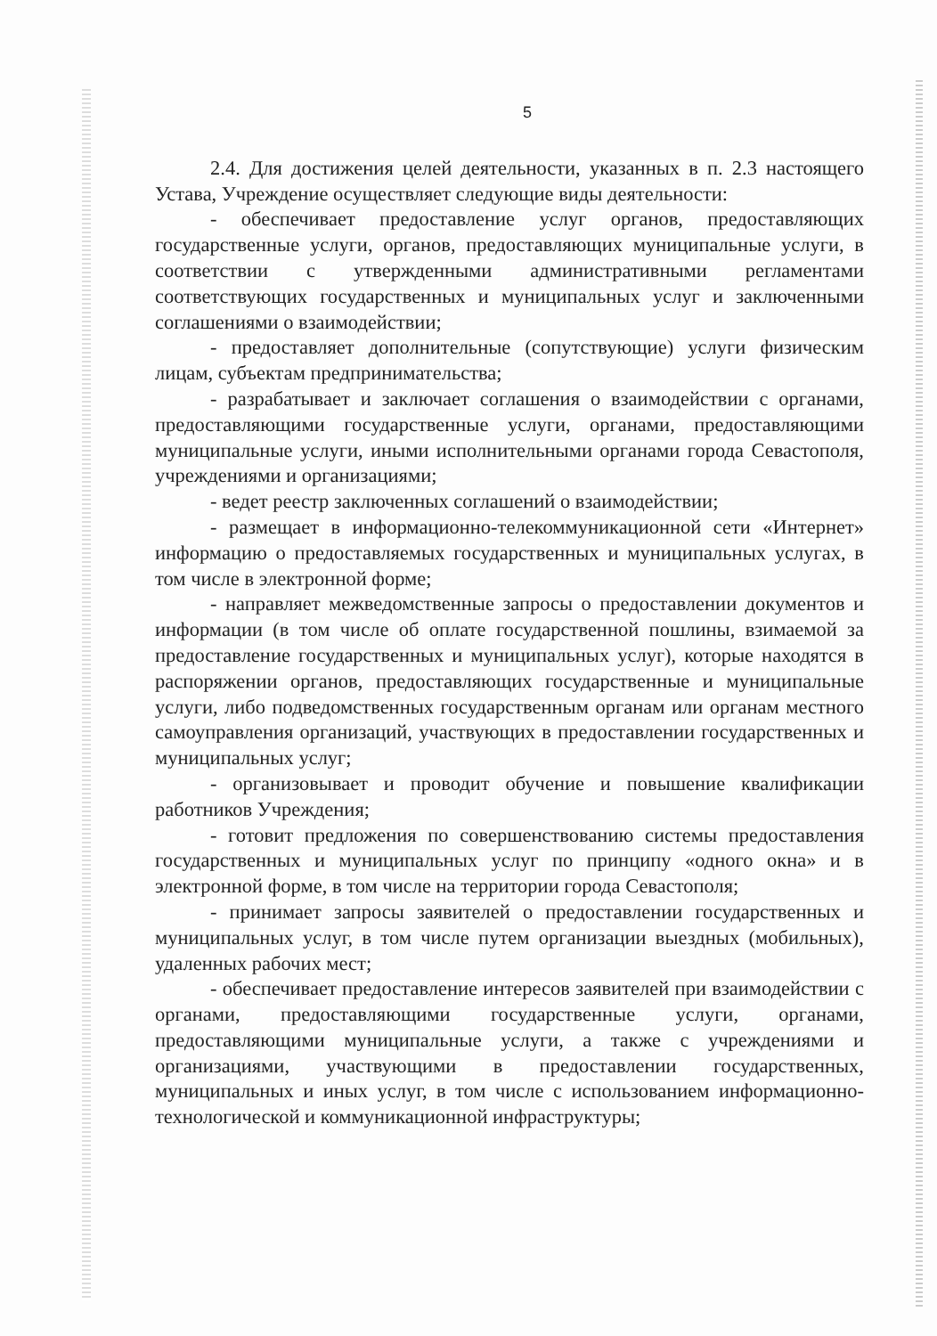5
2.4. Для достижения целей деятельности, указанных в п. 2.3 настоящего Устава, Учреждение осуществляет следующие виды деятельности:
- обеспечивает предоставление услуг органов, предоставляющих государственные услуги, органов, предоставляющих муниципальные услуги, в соответствии с утвержденными административными регламентами соответствующих государственных и муниципальных услуг и заключенными соглашениями о взаимодействии;
- предоставляет дополнительные (сопутствующие) услуги физическим лицам, субъектам предпринимательства;
- разрабатывает и заключает соглашения о взаимодействии с органами, предоставляющими государственные услуги, органами, предоставляющими муниципальные услуги, иными исполнительными органами города Севастополя, учреждениями и организациями;
- ведет реестр заключенных соглашений о взаимодействии;
- размещает в информационно-телекоммуникационной сети «Интернет» информацию о предоставляемых государственных и муниципальных услугах, в том числе в электронной форме;
- направляет межведомственные запросы о предоставлении документов и информации (в том числе об оплате государственной пошлины, взимаемой за предоставление государственных и муниципальных услуг), которые находятся в распоряжении органов, предоставляющих государственные и муниципальные услуги, либо подведомственных государственным органам или органам местного самоуправления организаций, участвующих в предоставлении государственных и муниципальных услуг;
- организовывает и проводит обучение и повышение квалификации работников Учреждения;
- готовит предложения по совершенствованию системы предоставления государственных и муниципальных услуг по принципу «одного окна» и в электронной форме, в том числе на территории города Севастополя;
- принимает запросы заявителей о предоставлении государственных и муниципальных услуг, в том числе путем организации выездных (мобильных), удаленных рабочих мест;
- обеспечивает предоставление интересов заявителей при взаимодействии с органами, предоставляющими государственные услуги, органами, предоставляющими муниципальные услуги, а также с учреждениями и организациями, участвующими в предоставлении государственных, муниципальных и иных услуг, в том числе с использованием информационно-технологической и коммуникационной инфраструктуры;